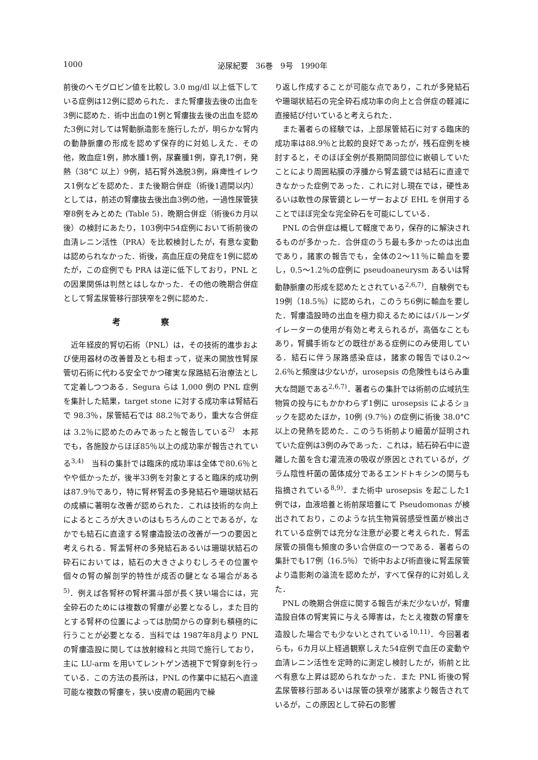1000 泌尿紀要　36巻　9号　1990年
前後のヘモグロビン値を比較し 3.0 mg/dl 以上低下している症例は12例に認められた．また腎瘻抜去後の出血を3例に認めた．術中出血の1例と腎瘻抜去後の出血を認めた3例に対しては腎動脈造影を施行したが，明らかな腎内の動静脈瘻の形成を認めず保存的に対処しえた．その他，敗血症1例，肺水腫1例，尿嚢腫1例，穿孔17例，発熱（38°C 以上）9例，結石腎外逸脱3例，麻痺性イレウス1例などを認めた．また後期合併症（術後1週間以内）としては，前述の腎瘻抜去後出血3例の他，一過性尿管狭窄8例をみとめた (Table 5)．晩期合併症（術後6カ月以後）の検討にあたり，103例中54症例において術前後の血清レニン活性（PRA）を比較検討したが，有意な変動は認められなかった．術後，高血圧症の発症を1例に認めたが，この症例でも PRA は逆に低下しており，PNL との因果関係は判然とはしなかった．その他の晩期合併症として腎盂尿管移行部狭窄を2例に認めた．
考察
近年経皮的腎切石術（PNL）は，その技術的進歩および使用器材の改善普及とも相まって，従来の開放性腎尿管切石術に代わる安全でかつ確実な尿路結石治療法として定着しつつある．Segura らは 1,000 例の PNL 症例を集計した結果，target stone に対する成功率は腎結石で 98.3％，尿管結石では 88.2％であり，重大な合併症は 3.2％に認めたのみであったと報告している<sup>2)</sup>　本邦でも，各施設からほぼ85％以上の成功率が報告されている<sup>3,4)</sup>　当科の集計では臨床的成功率は全体で80.6％とやや低かったが，後半33例を対象とすると臨床的成功例は87.9％であり，特に腎杯腎盂の多発結石や珊瑚状結石の成績に著明な改善が認められた．これは技術的な向上によるところが大きいのはもちろんのことであるが，なかでも結石に直達する腎瘻造設法の改善が一つの要因と考えられる．腎盂腎杯の多発結石あるいは珊瑚状結石の砕石においては，結石の大きさよりむしろその位置や個々の腎の解剖学的特性が成否の鍵となる場合がある<sup>5)</sup>．例えば各腎杯の腎杯漏斗部が長く狭い場合には，完全砕石のためには複数の腎瘻が必要となるし，また目的とする腎杯の位置によっては肋間からの穿刺も積極的に行うことが必要となる．当科では 1987年8月より PNL の腎瘻造設に関しては放射線科と共同で施行しており，主に LU-arm を用いてレントゲン透視下で腎穿刺を行っている．この方法の長所は，PNL の作業中に結石へ直達可能な複数の腎瘻を，狭い皮膚の範囲内で繰
り返し作成することが可能な点であり，これが多発結石や珊瑚状結石の完全砕石成功率の向上と合併症の軽減に直接結び付いていると考えられた．
また著者らの経験では，上部尿管結石に対する臨床的成功率は88.9％と比較的良好であったが，残石症例を検討すると，そのほぼ全例が長期間同部位に嵌頓していたことにより周囲粘膜の浮腫から腎盂鏡では結石に直達できなかった症例であった．これに対し現在では，硬性あるいは軟性の尿管鏡とレーザーおよび EHL を併用することでほぼ完全な完全砕石を可能にしている．
PNL の合併症は概して軽度であり，保存的に解決されるものが多かった．合併症のうち最も多かったのは出血であり，諸家の報告でも，全体の2～11％に輸血を要し，0.5～1.2％の症例に pseudoaneurysm あるいは腎動静脈瘻の形成を認めたとされている<sup>2,6,7)</sup>．自験例でも19例（18.5％）に認められ，このうち6例に輸血を要した．腎瘻造設時の出血を極力抑えるためにはバルーンダイレーターの使用が有効と考えられるが，高価なこともあり，腎臓手術などの既往がある症例にのみ使用している．結石に伴う尿路感染症は，諸家の報告では0.2～2.6％と頻度は少ないが，urosepsis の危険性もはらみ重大な問題である<sup>2,6,7)</sup>．著者らの集計では術前の広域抗生物質の投与にもかかわらず1例に urosepsis によるショックを認めたほか，10例 (9.7％) の症例に術後 38.0°C 以上の発熱を認めた．このうち術前より細菌が証明されていた症例は3例のみであった．これは，結石砕石中に遊離した菌を含む灌流液の吸収が原因とされているが，グラム陰性杆菌の菌体成分であるエンドトキシンの関与も指摘されている<sup>8,9)</sup>．また術中 urosepsis を起こした1例では，血液培養と術前尿培養にて Pseudomonas が検出されており，このような抗生物質弱感受性菌が検出されている症例では充分な注意が必要と考えられた．腎盂尿管の損傷も頻度の多い合併症の一つである．著者らの集計でも17例（16.5％）で術中および術直後に腎盂尿管より造影剤の溢流を認めたが，すべて保存的に対処しえた．
PNL の晩期合併症に関する報告が未だ少ないが，腎瘻造設自体の腎実質に与える障害は，たとえ複数の腎瘻を造設した場合でも少ないとされている<sup>10,11)</sup>．今回著者らも，6カ月以上経過観察しえた54症例で血圧の変動や血清レニン活性を定時的に測定し検討したが，術前と比べ有意な上昇は認められなかった．また PNL 術後の腎盂尿管移行部あるいは尿管の狭窄が諸家より報告されているが，この原因として砕石の影響